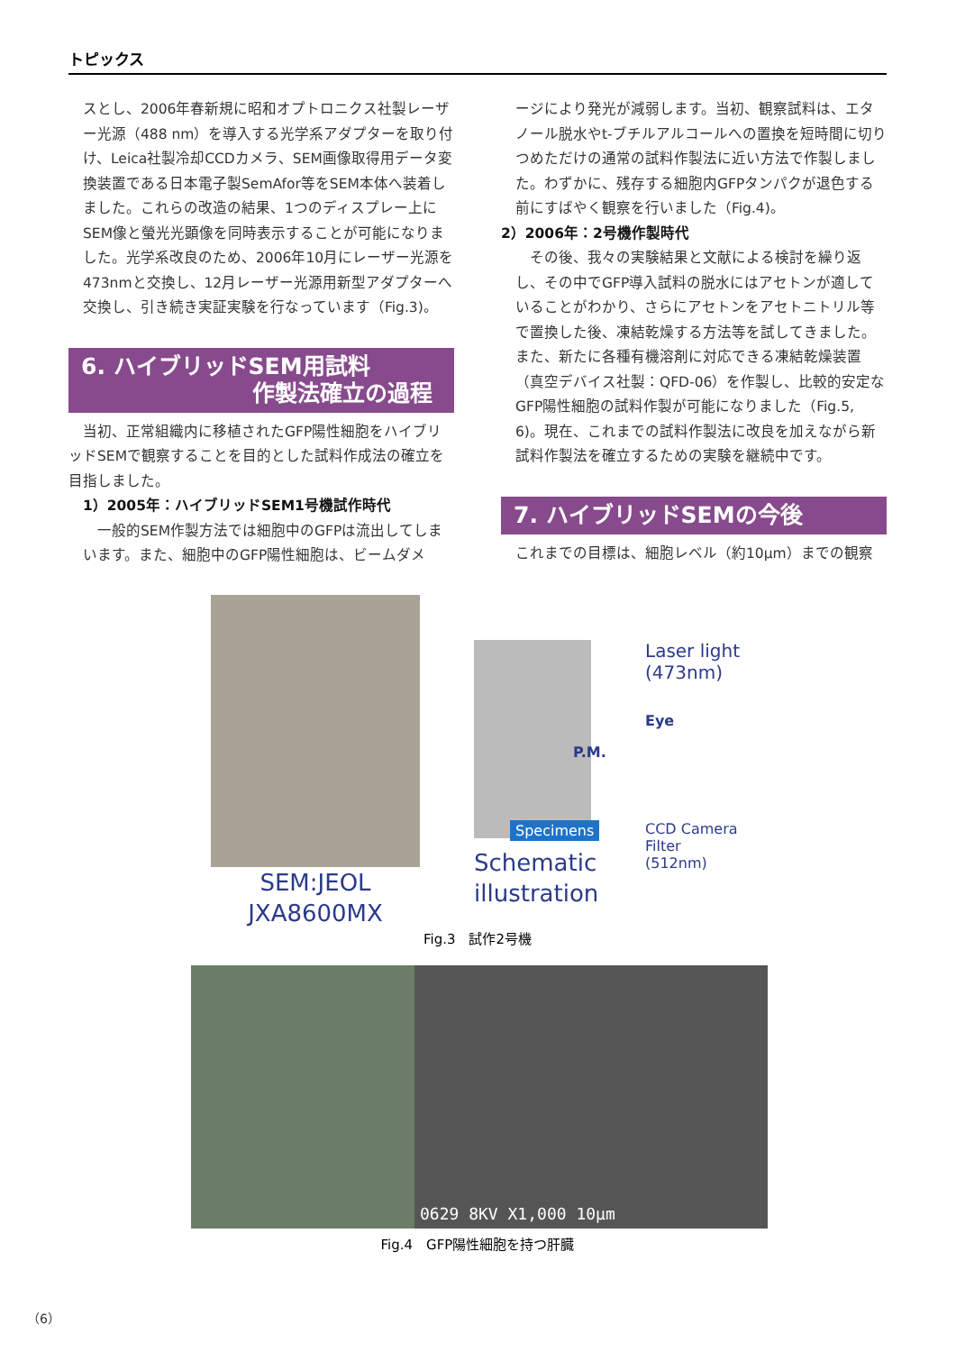トピックス
スとし、2006年春新規に昭和オプトロニクス社製レーザー光源（488 nm）を導入する光学系アダプターを取り付け、Leica社製冷却CCDカメラ、SEM画像取得用データ変換装置である日本電子製SemAfor等をSEM本体へ装着しました。これらの改造の結果、1つのディスプレー上にSEM像と螢光光顕像を同時表示することが可能になりました。光学系改良のため、2006年10月にレーザー光源を473nmと交換し、12月レーザー光源用新型アダプターへ交換し、引き続き実証実験を行なっています（Fig.3)。
6. ハイブリッドSEM用試料
作製法確立の過程
　当初、正常組織内に移植されたGFP陽性細胞をハイブリッドSEMで観察することを目的とした試料作成法の確立を目指しました。
1）2005年：ハイブリッドSEM1号機試作時代
　一般的SEM作製方法では細胞中のGFPは流出してしまいます。また、細胞中のGFP陽性細胞は、ビームダメ
ージにより発光が減弱します。当初、観察試料は、エタノール脱水やt-ブチルアルコールへの置換を短時間に切りつめただけの通常の試料作製法に近い方法で作製しました。わずかに、残存する細胞内GFPタンパクが退色する前にすばやく観察を行いました（Fig.4)。
2）2006年：2号機作製時代
　その後、我々の実験結果と文献による検討を繰り返し、その中でGFP導入試料の脱水にはアセトンが適していることがわかり、さらにアセトンをアセトニトリル等で置換した後、凍結乾燥する方法等を試してきました。また、新たに各種有機溶剤に対応できる凍結乾燥装置（真空デバイス社製：QFD-06）を作製し、比較的安定なGFP陽性細胞の試料作製が可能になりました（Fig.5, 6)。現在、これまでの試料作製法に改良を加えながら新試料作製法を確立するための実験を継続中です。
7. ハイブリッドSEMの今後
これまでの目標は、細胞レベル（約10μm）までの観察
SEM:JEOL
JXA8600MX
Laser light
(473nm)
Eye
P.M.
CCD Camera
Filter (512nm)
Specimens
Schematic
illustration
Fig.3　試作2号機
0629 8KV X1,000 10μm
Fig.4　GFP陽性細胞を持つ肝臓
（6）